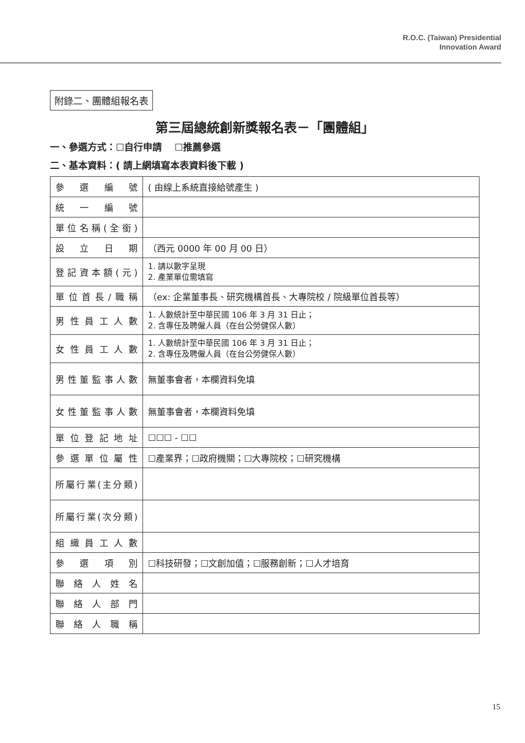R.O.C. (Taiwan) Presidential
Innovation Award
附錄二、團體組報名表
第三屆總統創新獎報名表－「團體組」
一、參選方式：☐自行申請　 ☐推薦參選
二、基本資料：( 請上網填寫本表資料後下載 )
| 參 選 編 號 | ( 由線上系統直接給號產生 ) |
| 統 一 編 號 | |
| 單位名稱(全銜) | |
| 設 立 日 期 | （西元 0000 年 00 月 00 日） |
| 登記資本額(元) | 1. 請以數字呈現 2. 產業單位需填寫 |
| 單位首長/職稱 | （ex: 企業董事長、研究機構首長、大專院校 / 院級單位首長等） |
| 男性員工人數 | 1. 人數統計至中華民國 106 年 3 月 31 日止； 2. 含專任及聘僱人員（在台公勞健保人數） |
| 女性員工人數 | 1. 人數統計至中華民國 106 年 3 月 31 日止； 2. 含專任及聘僱人員（在台公勞健保人數） |
| 男性董監事人數 | 無董事會者，本欄資料免填 |
| 女性董監事人數 | 無董事會者，本欄資料免填 |
| 單位登記地址 | ☐☐☐ - ☐☐ |
| 參選單位屬性 | ☐產業界；☐政府機關；☐大專院校；☐研究機構 |
| 所屬行業(主分類) | |
| 所屬行業(次分類) | |
| 組織員工人數 | |
| 參 選 項 別 | ☐科技研發；☐文創加值；☐服務創新；☐人才培育 |
| 聯絡人姓名 | |
| 聯絡人部門 | |
| 聯絡人職稱 | |
15